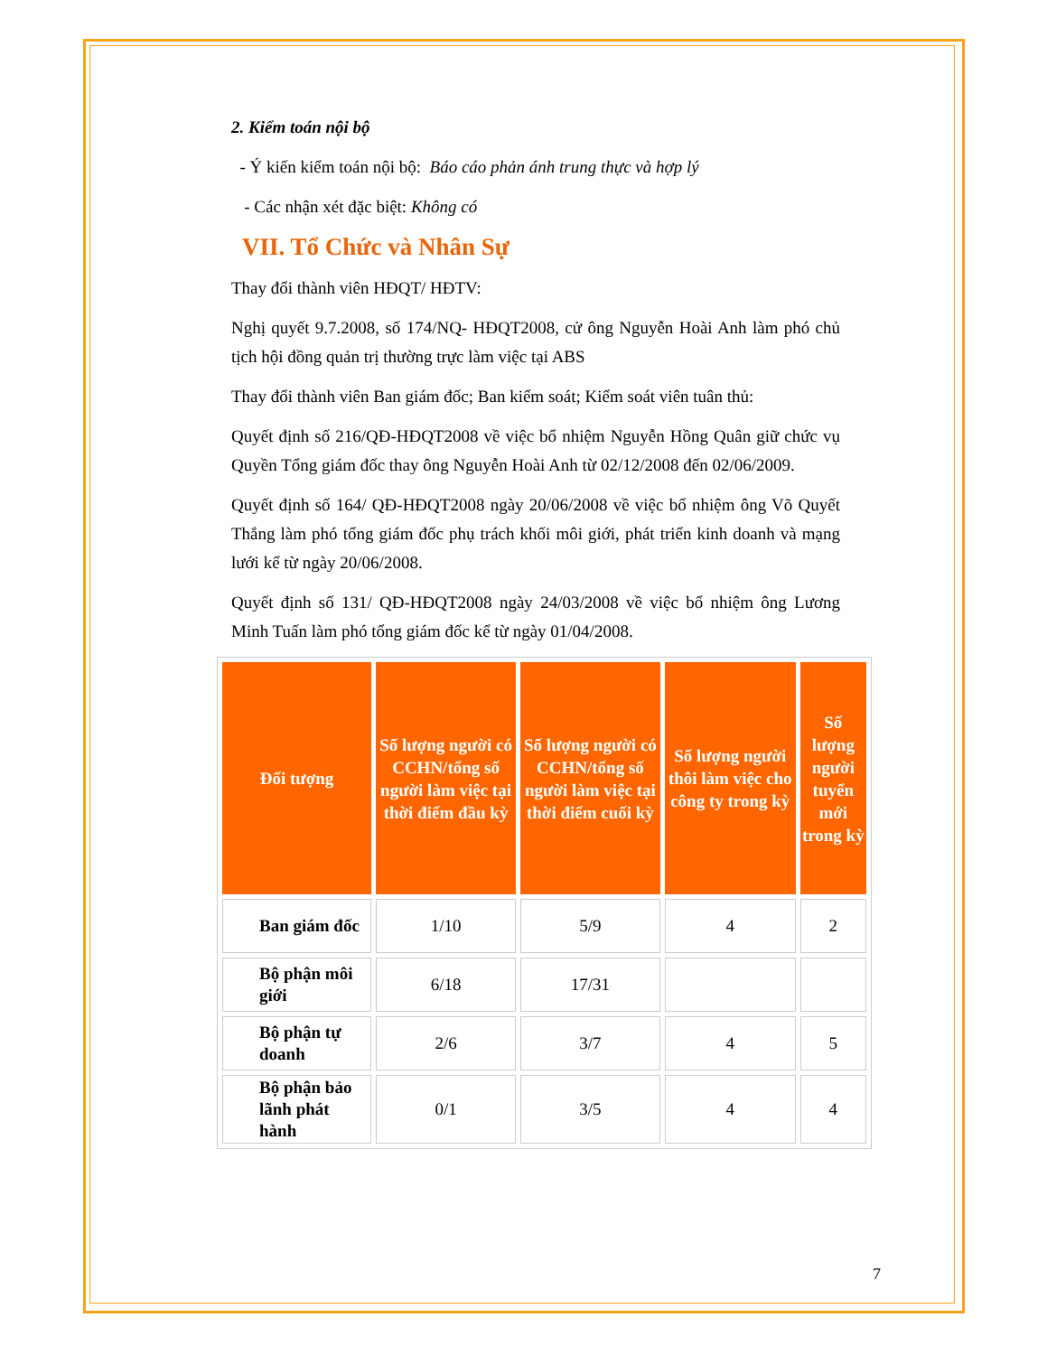2. Kiểm toán nội bộ
- Ý kiến kiểm toán nội bộ: Báo cáo phản ánh trung thực và hợp lý
- Các nhận xét đặc biệt: Không có
VII. Tổ Chức và Nhân Sự
Thay đổi thành viên HĐQT/ HĐTV:
Nghị quyết 9.7.2008, số 174/NQ- HĐQT2008, cử ông Nguyễn Hoài Anh làm phó chủ tịch hội đồng quản trị thường trực làm việc tại ABS
Thay đổi thành viên Ban giám đốc; Ban kiểm soát; Kiểm soát viên tuân thủ:
Quyết định số 216/QĐ-HĐQT2008 về việc bổ nhiệm Nguyễn Hồng Quân giữ chức vụ Quyền Tổng giám đốc thay ông Nguyễn Hoài Anh từ 02/12/2008 đến 02/06/2009.
Quyết định số 164/ QĐ-HĐQT2008 ngày 20/06/2008 về việc bổ nhiệm ông Võ Quyết Thắng làm phó tổng giám đốc phụ trách khối môi giới, phát triển kinh doanh và mạng lưới kể từ ngày 20/06/2008.
Quyết định số 131/ QĐ-HĐQT2008 ngày 24/03/2008 về việc bổ nhiệm ông Lương Minh Tuấn làm phó tổng giám đốc kể từ ngày 01/04/2008.
| Đối tượng | Số lượng người có CCHN/tổng số người làm việc tại thời điểm đầu kỳ | Số lượng người có CCHN/tổng số người làm việc tại thời điểm cuối kỳ | Số lượng người thôi làm việc cho công ty trong kỳ | Số lượng người tuyển mới trong kỳ |
| --- | --- | --- | --- | --- |
| Ban giám đốc | 1/10 | 5/9 | 4 | 2 |
| Bộ phận môi giới | 6/18 | 17/31 | | |
| Bộ phận tự doanh | 2/6 | 3/7 | 4 | 5 |
| Bộ phận bảo lãnh phát hành | 0/1 | 3/5 | 4 | 4 |
7